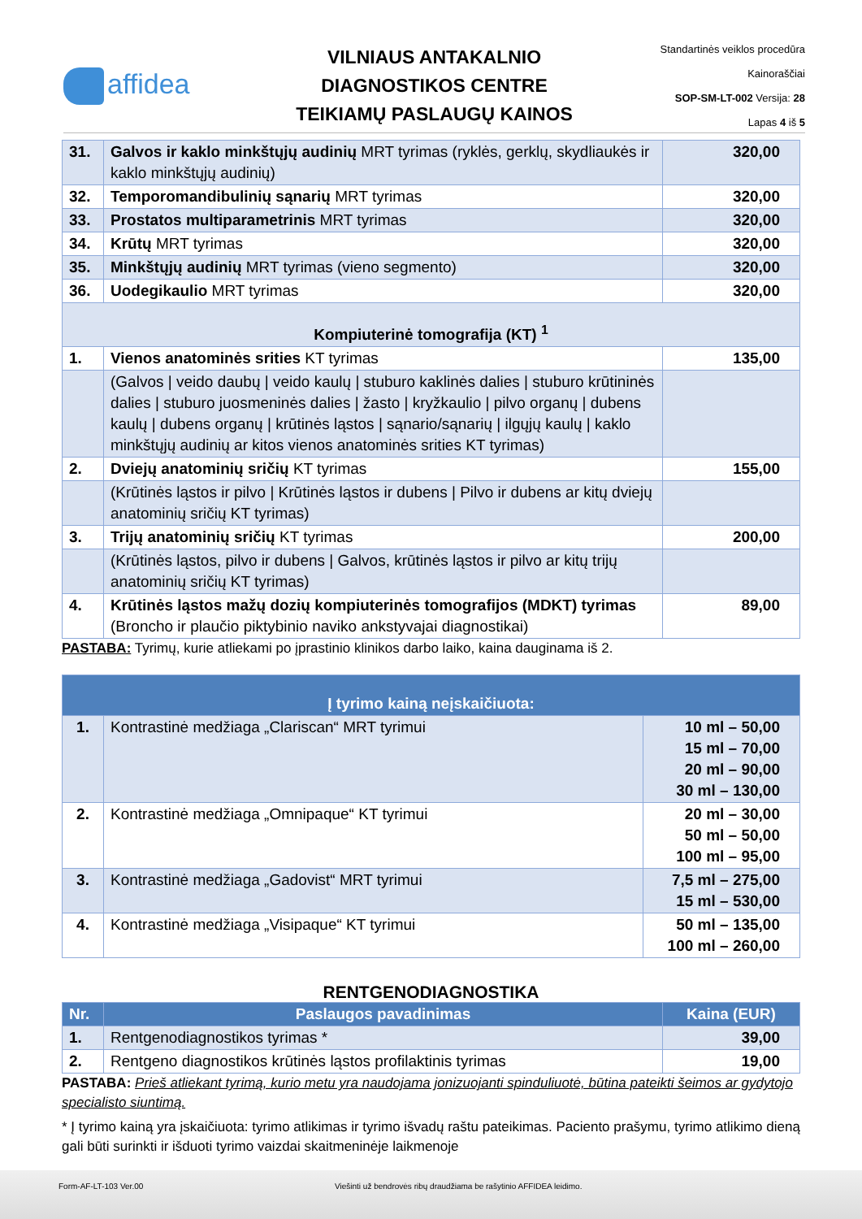affidea
VILNIAUS ANTAKALNIO
DIAGNOSTIKOS CENTRE
TEIKIAMŲ PASLAUGŲ KAINOS
Standartinės veiklos procedūra
Kainoraščiai
SOP-SM-LT-002 Versija: 28
Lapas 4 iš 5
| 31. | Galvos ir kaklo minkštųjų audinių MRT tyrimas (ryklės, gerklų, skydliaukės ir kaklo minkštųjų audinių) | 320,00 |
| 32. | Temporomandibulinių sąnarių MRT tyrimas | 320,00 |
| 33. | Prostatos multiparametrinis MRT tyrimas | 320,00 |
| 34. | Krūtų MRT tyrimas | 320,00 |
| 35. | Minkštųjų audinių MRT tyrimas (vieno segmento) | 320,00 |
| 36. | Uodegikaulio MRT tyrimas | 320,00 |
| Kompiuterinė tomografija (KT) <sup>1</sup> | | |
| 1. | Vienos anatominės srities KT tyrimas | 135,00 |
| | (Galvos / veido daubų / veido kaulų / stuburo kaklinės dalies / stuburo krūtininės dalies / stuburo juosmeninės dalies / žasto / kryžkaulio / pilvo organų / dubens kaulų / dubens organų / krūtinės ląstos / sąnario/sąnarių / ilgųjų kaulų / kaklo minkštųjų audinių ar kitos vienos anatominės srities KT tyrimas) | |
| 2. | Dviejų anatominių sričių KT tyrimas | 155,00 |
| | (Krūtinės ląstos ir pilvo / Krūtinės ląstos ir dubens / Pilvo ir dubens ar kitų dviejų anatominių sričių KT tyrimas) | |
| 3. | Trijų anatominių sričių KT tyrimas | 200,00 |
| | (Krūtinės ląstos, pilvo ir dubens / Galvos, krūtinės ląstos ir pilvo ar kitų trijų anatominių sričių KT tyrimas) | |
| 4. | Krūtinės ląstos mažų dozių kompiuterinės tomografijos (MDKT) tyrimas (Broncho ir plaučio piktybinio naviko ankstyvajai diagnostikai) | 89,00 |
PASTABA: Tyrimų, kurie atliekami po įprastinio klinikos darbo laiko, kaina dauginama iš 2.
| Į tyrimo kainą neįskaičiuota: | | |
| 1. | Kontrastinė medžiaga „Clariscan“ MRT tyrimui | 10 ml – 50,00 15 ml – 70,00 20 ml – 90,00 30 ml – 130,00 |
| 2. | Kontrastinė medžiaga „Omnipaque“ KT tyrimui | 20 ml – 30,00 50 ml – 50,00 100 ml – 95,00 |
| 3. | Kontrastinė medžiaga „Gadovist“ MRT tyrimui | 7,5 ml – 275,00 15 ml – 530,00 |
| 4. | Kontrastinė medžiaga „Visipaque“ KT tyrimui | 50 ml – 135,00 100 ml – 260,00 |
RENTGENODIAGNOSTIKA
| Nr. | Paslaugos pavadinimas | Kaina (EUR) |
| --- | --- | --- |
| 1. | Rentgenodiagnostikos tyrimas * | 39,00 |
| 2. | Rentgeno diagnostikos krūtinės ląstos profilaktinis tyrimas | 19,00 |
PASTABA: Prieš atliekant tyrimą, kurio metu yra naudojama jonizuojanti spinduliuotė, būtina pateikti šeimos ar gydytojo specialisto siuntimą.
* Į tyrimo kainą yra įskaičiuota: tyrimo atlikimas ir tyrimo išvadų raštu pateikimas. Paciento prašymu, tyrimo atlikimo dieną gali būti surinkti ir išduoti tyrimo vaizdai skaitmeninėje laikmenoje
Form-AF-LT-103 Ver.00 Viešinti už bendrovės ribų draudžiama be rašytinio AFFIDEA leidimo.